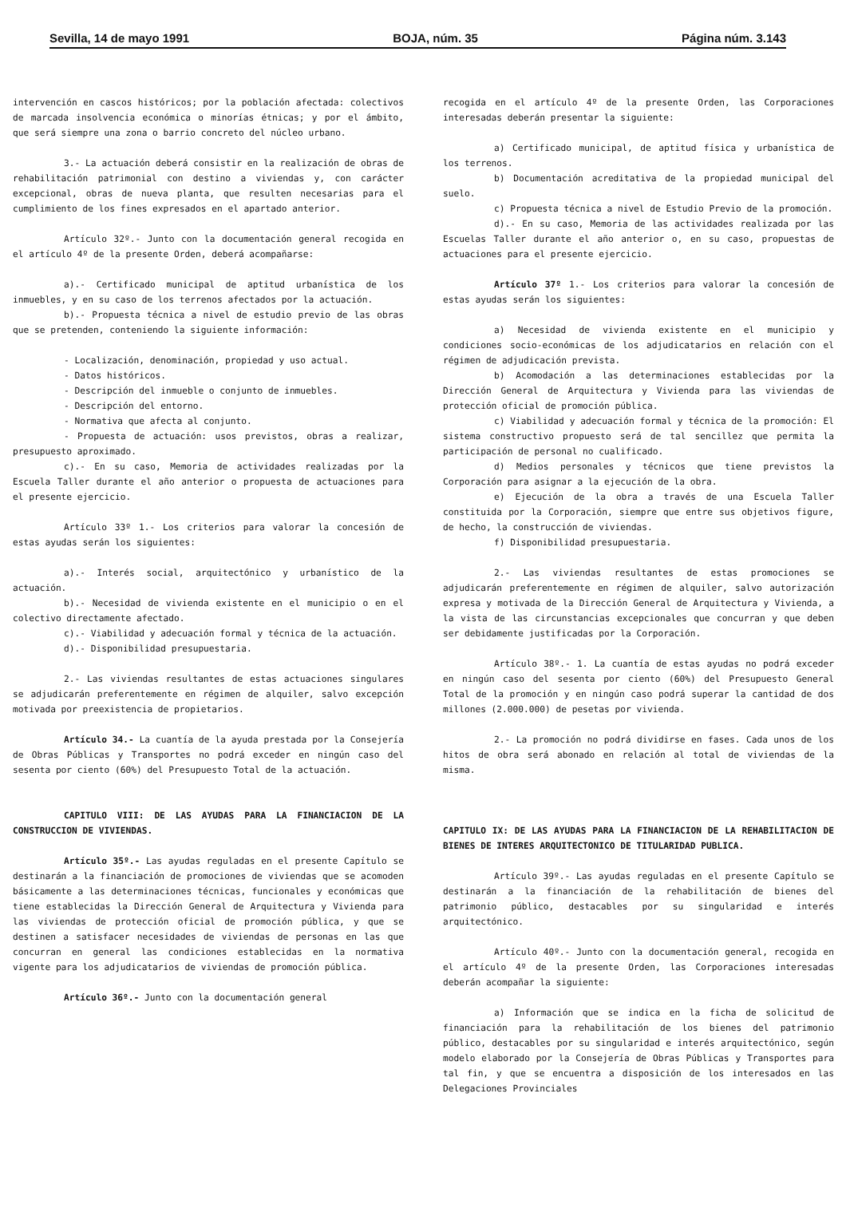Sevilla, 14 de mayo 1991 BOJA, núm. 35 Página núm. 3.143
intervención en cascos históricos; por la población afectada: colectivos de marcada insolvencia económica o minorías étnicas; y por el ámbito, que será siempre una zona o barrio concreto del núcleo urbano.
3.- La actuación deberá consistir en la realización de obras de rehabilitación patrimonial con destino a viviendas y, con carácter excepcional, obras de nueva planta, que resulten necesarias para el cumplimiento de los fines expresados en el apartado anterior.
Artículo 32º.- Junto con la documentación general recogida en el artículo 4º de la presente Orden, deberá acompañarse:
a).- Certificado municipal de aptitud urbanística de los inmuebles, y en su caso de los terrenos afectados por la actuación.
b).- Propuesta técnica a nivel de estudio previo de las obras que se pretenden, conteniendo la siguiente información:
- Localización, denominación, propiedad y uso actual.
- Datos históricos.
- Descripción del inmueble o conjunto de inmuebles.
- Descripción del entorno.
- Normativa que afecta al conjunto.
- Propuesta de actuación: usos previstos, obras a realizar, presupuesto aproximado.
c).- En su caso, Memoria de actividades realizadas por la Escuela Taller durante el año anterior o propuesta de actuaciones para el presente ejercicio.
Artículo 33º 1.- Los criterios para valorar la concesión de estas ayudas serán los siguientes:
a).- Interés social, arquitectónico y urbanístico de la actuación.
b).- Necesidad de vivienda existente en el municipio o en el colectivo directamente afectado.
c).- Viabilidad y adecuación formal y técnica de la actuación.
d).- Disponibilidad presupuestaria.
2.- Las viviendas resultantes de estas actuaciones singulares se adjudicarán preferentemente en régimen de alquiler, salvo excepción motivada por preexistencia de propietarios.
Artículo 34.- La cuantía de la ayuda prestada por la Consejería de Obras Públicas y Transportes no podrá exceder en ningún caso del sesenta por ciento (60%) del Presupuesto Total de la actuación.
CAPITULO VIII: DE LAS AYUDAS PARA LA FINANCIACION DE LA CONSTRUCCION DE VIVIENDAS.
Artículo 35º.- Las ayudas reguladas en el presente Capítulo se destinarán a la financiación de promociones de viviendas que se acomoden básicamente a las determinaciones técnicas, funcionales y económicas que tiene establecidas la Dirección General de Arquitectura y Vivienda para las viviendas de protección oficial de promoción pública, y que se destinen a satisfacer necesidades de viviendas de personas en las que concurran en general las condiciones establecidas en la normativa vigente para los adjudicatarios de viviendas de promoción pública.
Artículo 36º.- Junto con la documentación general
recogida en el artículo 4º de la presente Orden, las Corporaciones interesadas deberán presentar la siguiente:
a) Certificado municipal, de aptitud física y urbanística de los terrenos.
b) Documentación acreditativa de la propiedad municipal del suelo.
c) Propuesta técnica a nivel de Estudio Previo de la promoción.
d).- En su caso, Memoria de las actividades realizada por las Escuelas Taller durante el año anterior o, en su caso, propuestas de actuaciones para el presente ejercicio.
Artículo 37º 1.- Los criterios para valorar la concesión de estas ayudas serán los siguientes:
a) Necesidad de vivienda existente en el municipio y condiciones socio-económicas de los adjudicatarios en relación con el régimen de adjudicación prevista.
b) Acomodación a las determinaciones establecidas por la Dirección General de Arquitectura y Vivienda para las viviendas de protección oficial de promoción pública.
c) Viabilidad y adecuación formal y técnica de la promoción: El sistema constructivo propuesto será de tal sencillez que permita la participación de personal no cualificado.
d) Medios personales y técnicos que tiene previstos la Corporación para asignar a la ejecución de la obra.
e) Ejecución de la obra a través de una Escuela Taller constituida por la Corporación, siempre que entre sus objetivos figure, de hecho, la construcción de viviendas.
f) Disponibilidad presupuestaria.
2.- Las viviendas resultantes de estas promociones se adjudicarán preferentemente en régimen de alquiler, salvo autorización expresa y motivada de la Dirección General de Arquitectura y Vivienda, a la vista de las circunstancias excepcionales que concurran y que deben ser debidamente justificadas por la Corporación.
Artículo 38º.- 1. La cuantía de estas ayudas no podrá exceder en ningún caso del sesenta por ciento (60%) del Presupuesto General Total de la promoción y en ningún caso podrá superar la cantidad de dos millones (2.000.000) de pesetas por vivienda.
2.- La promoción no podrá dividirse en fases. Cada unos de los hitos de obra será abonado en relación al total de viviendas de la misma.
CAPITULO IX: DE LAS AYUDAS PARA LA FINANCIACION DE LA REHABILITACION DE BIENES DE INTERES ARQUITECTONICO DE TITULARIDAD PUBLICA.
Artículo 39º.- Las ayudas reguladas en el presente Capítulo se destinarán a la financiación de la rehabilitación de bienes del patrimonio público, destacables por su singularidad e interés arquitectónico.
Artículo 40º.- Junto con la documentación general, recogida en el artículo 4º de la presente Orden, las Corporaciones interesadas deberán acompañar la siguiente:
a) Información que se indica en la ficha de solicitud de financiación para la rehabilitación de los bienes del patrimonio público, destacables por su singularidad e interés arquitectónico, según modelo elaborado por la Consejería de Obras Públicas y Transportes para tal fin, y que se encuentra a disposición de los interesados en las Delegaciones Provinciales